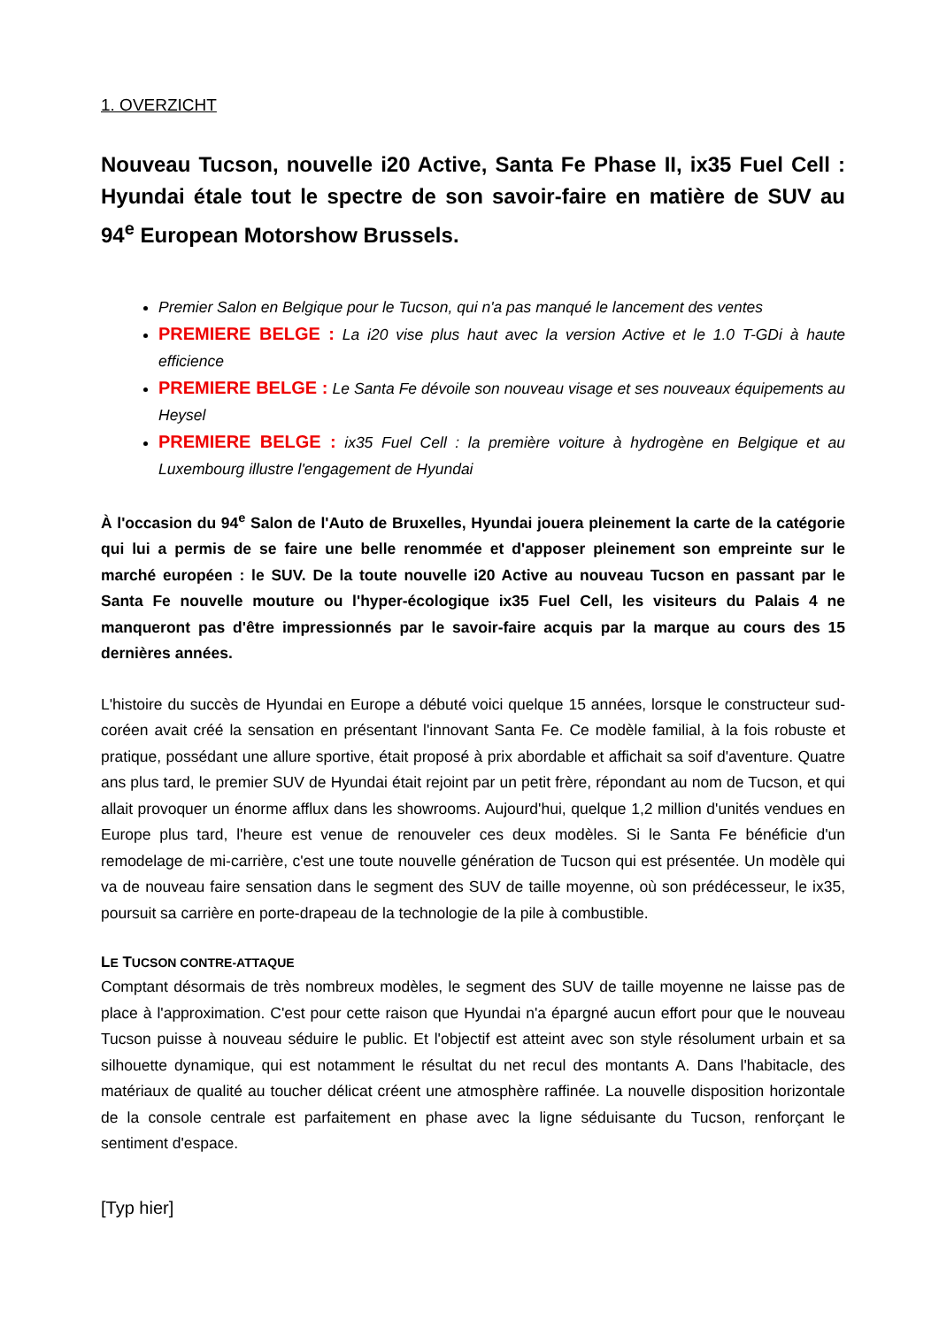1. OVERZICHT
Nouveau Tucson, nouvelle i20 Active, Santa Fe Phase II, ix35 Fuel Cell : Hyundai étale tout le spectre de son savoir-faire en matière de SUV au 94<sup>e</sup> European Motorshow Brussels.
Premier Salon en Belgique pour le Tucson, qui n'a pas manqué le lancement des ventes
PREMIERE BELGE : La i20 vise plus haut avec la version Active et le 1.0 T-GDi à haute efficience
PREMIERE BELGE : Le Santa Fe dévoile son nouveau visage et ses nouveaux équipements au Heysel
PREMIERE BELGE : ix35 Fuel Cell : la première voiture à hydrogène en Belgique et au Luxembourg illustre l'engagement de Hyundai
À l'occasion du 94<sup>e</sup> Salon de l'Auto de Bruxelles, Hyundai jouera pleinement la carte de la catégorie qui lui a permis de se faire une belle renommée et d'apposer pleinement son empreinte sur le marché européen : le SUV. De la toute nouvelle i20 Active au nouveau Tucson en passant par le Santa Fe nouvelle mouture ou l'hyper-écologique ix35 Fuel Cell, les visiteurs du Palais 4 ne manqueront pas d'être impressionnés par le savoir-faire acquis par la marque au cours des 15 dernières années.
L'histoire du succès de Hyundai en Europe a débuté voici quelque 15 années, lorsque le constructeur sud-coréen avait créé la sensation en présentant l'innovant Santa Fe. Ce modèle familial, à la fois robuste et pratique, possédant une allure sportive, était proposé à prix abordable et affichait sa soif d'aventure. Quatre ans plus tard, le premier SUV de Hyundai était rejoint par un petit frère, répondant au nom de Tucson, et qui allait provoquer un énorme afflux dans les showrooms. Aujourd'hui, quelque 1,2 million d'unités vendues en Europe plus tard, l'heure est venue de renouveler ces deux modèles. Si le Santa Fe bénéficie d'un remodelage de mi-carrière, c'est une toute nouvelle génération de Tucson qui est présentée. Un modèle qui va de nouveau faire sensation dans le segment des SUV de taille moyenne, où son prédécesseur, le ix35, poursuit sa carrière en porte-drapeau de la technologie de la pile à combustible.
LE TUCSON CONTRE-ATTAQUE
Comptant désormais de très nombreux modèles, le segment des SUV de taille moyenne ne laisse pas de place à l'approximation. C'est pour cette raison que Hyundai n'a épargné aucun effort pour que le nouveau Tucson puisse à nouveau séduire le public. Et l'objectif est atteint avec son style résolument urbain et sa silhouette dynamique, qui est notamment le résultat du net recul des montants A. Dans l'habitacle, des matériaux de qualité au toucher délicat créent une atmosphère raffinée. La nouvelle disposition horizontale de la console centrale est parfaitement en phase avec la ligne séduisante du Tucson, renforçant le sentiment d'espace.
[Typ hier]